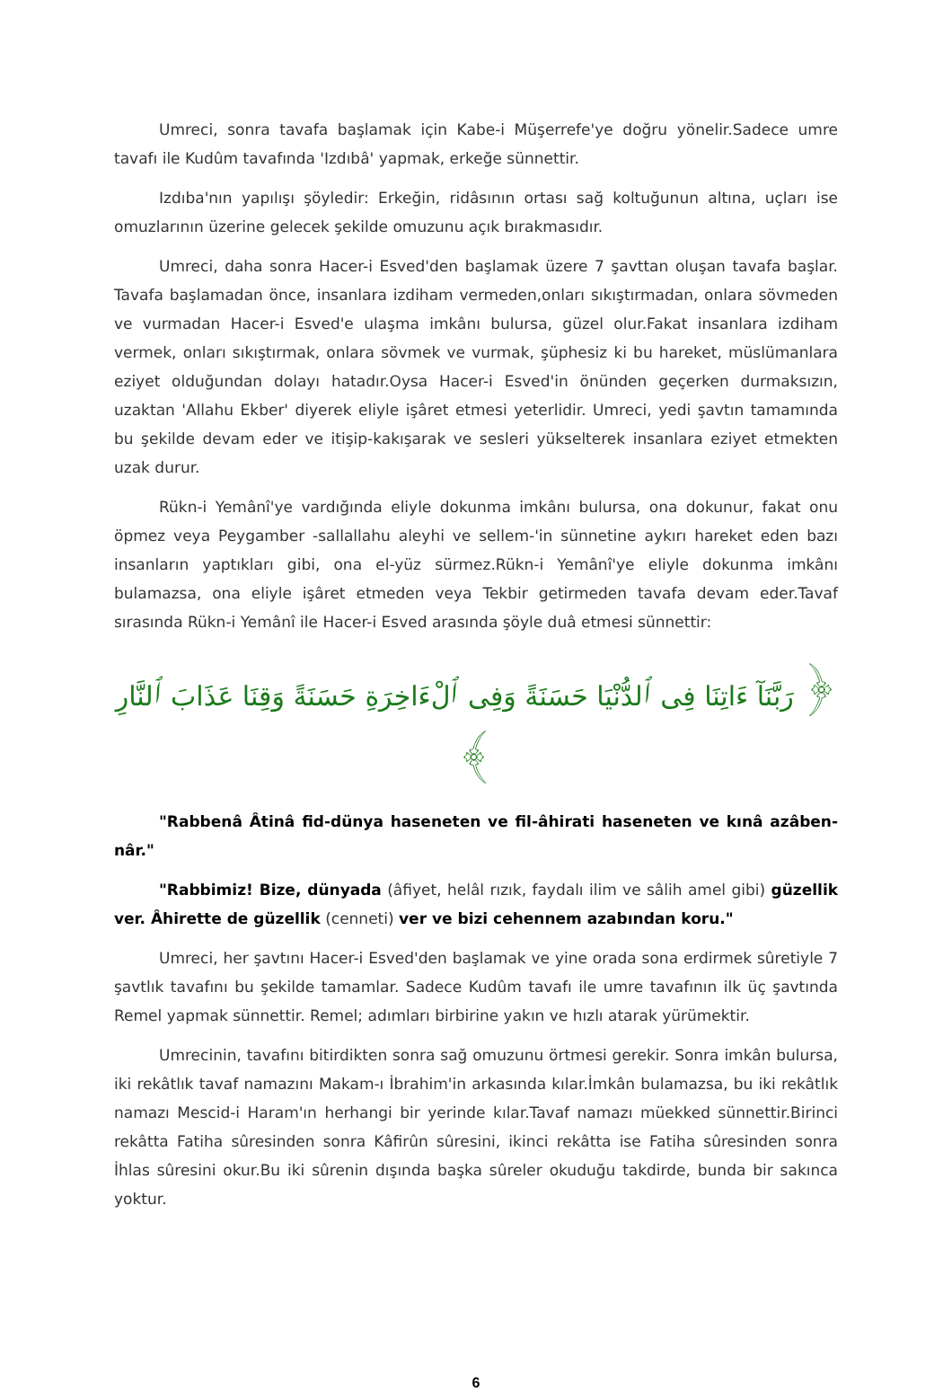Umreci, sonra tavafa başlamak için Kabe-i Müşerrefe'ye doğru yönelir.Sadece umre tavafı ile Kudûm tavafında 'Izdıbâ' yapmak, erkeğe sünnettir.
Izdıba'nın yapılışı şöyledir: Erkeğin, ridâsının ortası sağ koltuğunun altına, uçları ise omuzlarının üzerine gelecek şekilde omuzunu açık bırakmasıdır.
Umreci, daha sonra Hacer-i Esved'den başlamak üzere 7 şavttan oluşan tavafa başlar. Tavafa başlamadan önce, insanlara izdiham vermeden,onları sıkıştırmadan, onlara sövmeden ve vurmadan Hacer-i Esved'e ulaşma imkânı bulursa, güzel olur.Fakat insanlara izdiham vermek, onları sıkıştırmak, onlara sövmek ve vurmak, şüphesiz ki bu hareket, müslümanlara eziyet olduğundan dolayı hatadır.Oysa Hacer-i Esved'in önünden geçerken durmaksızın, uzaktan 'Allahu Ekber' diyerek eliyle işâret etmesi yeterlidir. Umreci, yedi şavtın tamamında bu şekilde devam eder ve itişip-kakışarak ve sesleri yükselterek insanlara eziyet etmekten uzak durur.
Rükn-i Yemânî'ye vardığında eliyle dokunma imkânı bulursa, ona dokunur, fakat onu öpmez veya Peygamber -sallallahu aleyhi ve sellem-'in sünnetine aykırı hareket eden bazı insanların yaptıkları gibi, ona el-yüz sürmez.Rükn-i Yemânî'ye eliyle dokunma imkânı bulamazsa, ona eliyle işâret etmeden veya Tekbir getirmeden tavafa devam eder.Tavaf sırasında Rükn-i Yemânî ile Hacer-i Esved arasında şöyle duâ etmesi sünnettir:
﴿ رَبَّنَآ ءَاتِنَا فِى ٱلدُّنْيَا حَسَنَةً وَفِى ٱلْءَاخِرَةِ حَسَنَةً وَقِنَا عَذَابَ ٱلنَّارِ ﴾
"Rabbenâ Âtinâ fid-dünya haseneten ve fil-âhirati haseneten ve kınâ azâben-nâr."
"Rabbimiz! Bize, dünyada (âfiyet, helâl rızık, faydalı ilim ve sâlih amel gibi) güzellik ver. Âhirette de güzellik (cenneti) ver ve bizi cehennem azabından koru."
Umreci, her şavtını Hacer-i Esved'den başlamak ve yine orada sona erdirmek sûretiyle 7 şavtlık tavafını bu şekilde tamamlar. Sadece Kudûm tavafı ile umre tavafının ilk üç şavtında Remel yapmak sünnettir. Remel; adımları birbirine yakın ve hızlı atarak yürümektir.
Umrecinin, tavafını bitirdikten sonra sağ omuzunu örtmesi gerekir. Sonra imkân bulursa, iki rekâtlık tavaf namazını Makam-ı İbrahim'in arkasında kılar.İmkân bulamazsa, bu iki rekâtlık namazı Mescid-i Haram'ın herhangi bir yerinde kılar.Tavaf namazı müekked sünnettir.Birinci rekâtta Fatiha sûresinden sonra Kâfirûn sûresini, ikinci rekâtta ise Fatiha sûresinden sonra İhlas sûresini okur.Bu iki sûrenin dışında başka sûreler okuduğu takdirde, bunda bir sakınca yoktur.
6